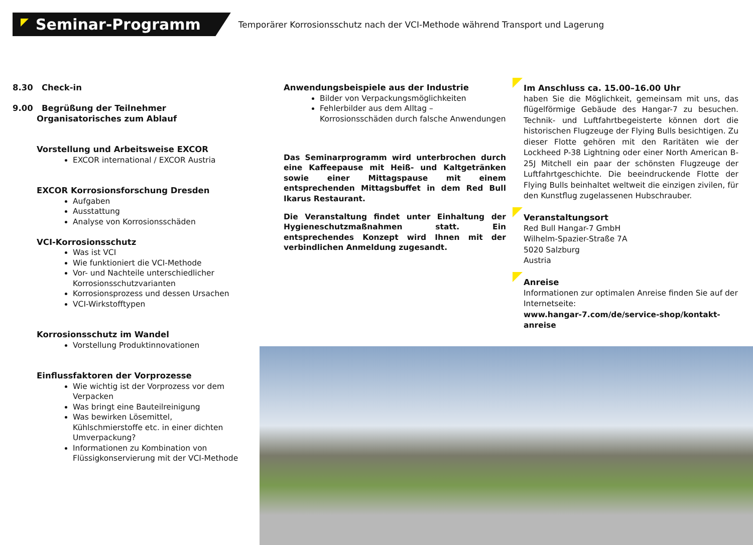Seminar-Programm
Temporärer Korrosionsschutz nach der VCI-Methode während Transport und Lagerung
8.30 Check-in
9.00 Begrüßung der Teilnehmer
Organisatorisches zum Ablauf
Vorstellung und Arbeitsweise EXCOR
EXCOR international / EXCOR Austria
EXCOR Korrosionsforschung Dresden
Aufgaben
Ausstattung
Analyse von Korrosionsschäden
VCI-Korrosionsschutz
Was ist VCI
Wie funktioniert die VCI-Methode
Vor- und Nachteile unterschiedlicher Korrosionsschutzvarianten
Korrosionsprozess und dessen Ursachen
VCI-Wirkstofftypen
Korrosionsschutz im Wandel
Vorstellung Produktinnovationen
Einflussfaktoren der Vorprozesse
Wie wichtig ist der Vorprozess vor dem Verpacken
Was bringt eine Bauteilreinigung
Was bewirken Lösemittel, Kühlschmierstoffe etc. in einer dichten Umverpackung?
Informationen zu Kombination von Flüssigkonservierung mit der VCI-Methode
Anwendungsbeispiele aus der Industrie
Bilder von Verpackungsmöglichkeiten
Fehlerbilder aus dem Alltag – Korrosionsschäden durch falsche Anwendungen
Das Seminarprogramm wird unterbrochen durch eine Kaffeepause mit Heiß- und Kaltgetränken sowie einer Mittagspause mit einem entsprechenden Mittagsbuffet in dem Red Bull Ikarus Restaurant.
Die Veranstaltung findet unter Einhaltung der Hygieneschutzmaßnahmen statt. Ein entsprechendes Konzept wird Ihnen mit der verbindlichen Anmeldung zugesandt.
Im Anschluss ca. 15.00–16.00 Uhr
haben Sie die Möglichkeit, gemeinsam mit uns, das flügelförmige Gebäude des Hangar-7 zu besuchen. Technik- und Luftfahrtbegeisterte können dort die historischen Flugzeuge der Flying Bulls besichtigen. Zu dieser Flotte gehören mit den Raritäten wie der Lockheed P-38 Lightning oder einer North American B-25J Mitchell ein paar der schönsten Flugzeuge der Luftfahrtgeschichte. Die beeindruckende Flotte der Flying Bulls beinhaltet weltweit die einzigen zivilen, für den Kunstflug zugelassenen Hubschrauber.
Veranstaltungsort
Red Bull Hangar-7 GmbH
Wilhelm-Spazier-Straße 7A
5020 Salzburg
Austria
Anreise
Informationen zur optimalen Anreise finden Sie auf der Internetseite:
www.hangar-7.com/de/service-shop/kontakt-anreise